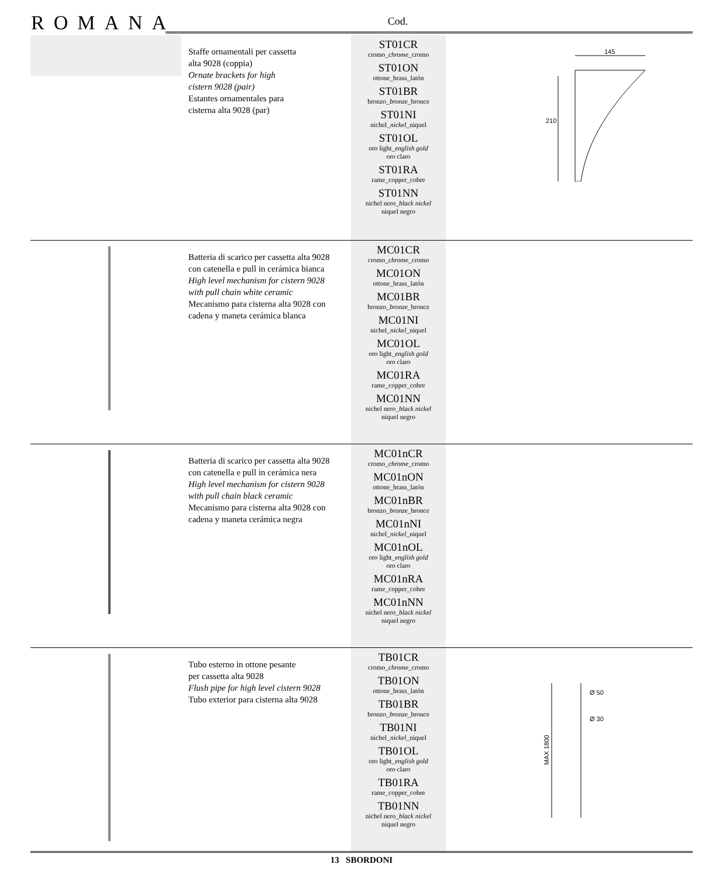ROMANA Cod.
| | Staffe ornamentali per cassetta alta 9028 (coppia) Ornate brackets for high cistern 9028 (pair) Estantes ornamentales para cisterna alta 9028 (par) | ST01CR cromo_ chrome _cromo ST01ON ottone_brass_latón ST01BR bronzo_ bronze _bronce ST01NI nichel_ nickel _niquel ST01OL oro light_ english gold oro claro ST01RA rame_copper_cobre ST01NN nichel nero_ black nickel niquel negro | 145 210 |
| | Batteria di scarico per cassetta alta 9028 con catenella e pull in cerámica bianca High level mechanism for cistern 9028 with pull chain white ceramic Mecanismo para cisterna alta 9028 con cadena y maneta cerámica blanca | MC01CR cromo_ chrome _cromo MC01ON ottone_brass_latón MC01BR bronzo_ bronze _bronce MC01NI nichel_ nickel _niquel MC01OL oro light_ english gold oro claro MC01RA rame_copper_cobre MC01NN nichel nero_ black nickel niquel negro | |
| | Batteria di scarico per cassetta alta 9028 con catenella e pull in cerámica nera High level mechanism for cistern 9028 with pull chain black ceramic Mecanismo para cisterna alta 9028 con cadena y maneta cerámica negra | MC01nCR cromo_ chrome _cromo MC01nON ottone_brass_latón MC01nBR bronzo_ bronze _bronce MC01nNI nichel_ nickel _niquel MC01nOL oro light_ english gold oro claro MC01nRA rame_copper_cobre MC01nNN nichel nero_ black nickel niquel negro | |
| | Tubo esterno in ottone pesante per cassetta alta 9028 Flush pipe for high level cistern 9028 Tubo exterior para cisterna alta 9028 | TB01CR cromo_ chrome _cromo TB01ON ottone_brass_latón TB01BR bronzo_ bronze _bronce TB01NI nichel_ nickel _niquel TB01OL oro light_ english gold oro claro TB01RA rame_copper_cobre TB01NN nichel nero_ black nickel niquel negro | Ø 50 Ø 30 MAX 1800 |
13 SBORDONI